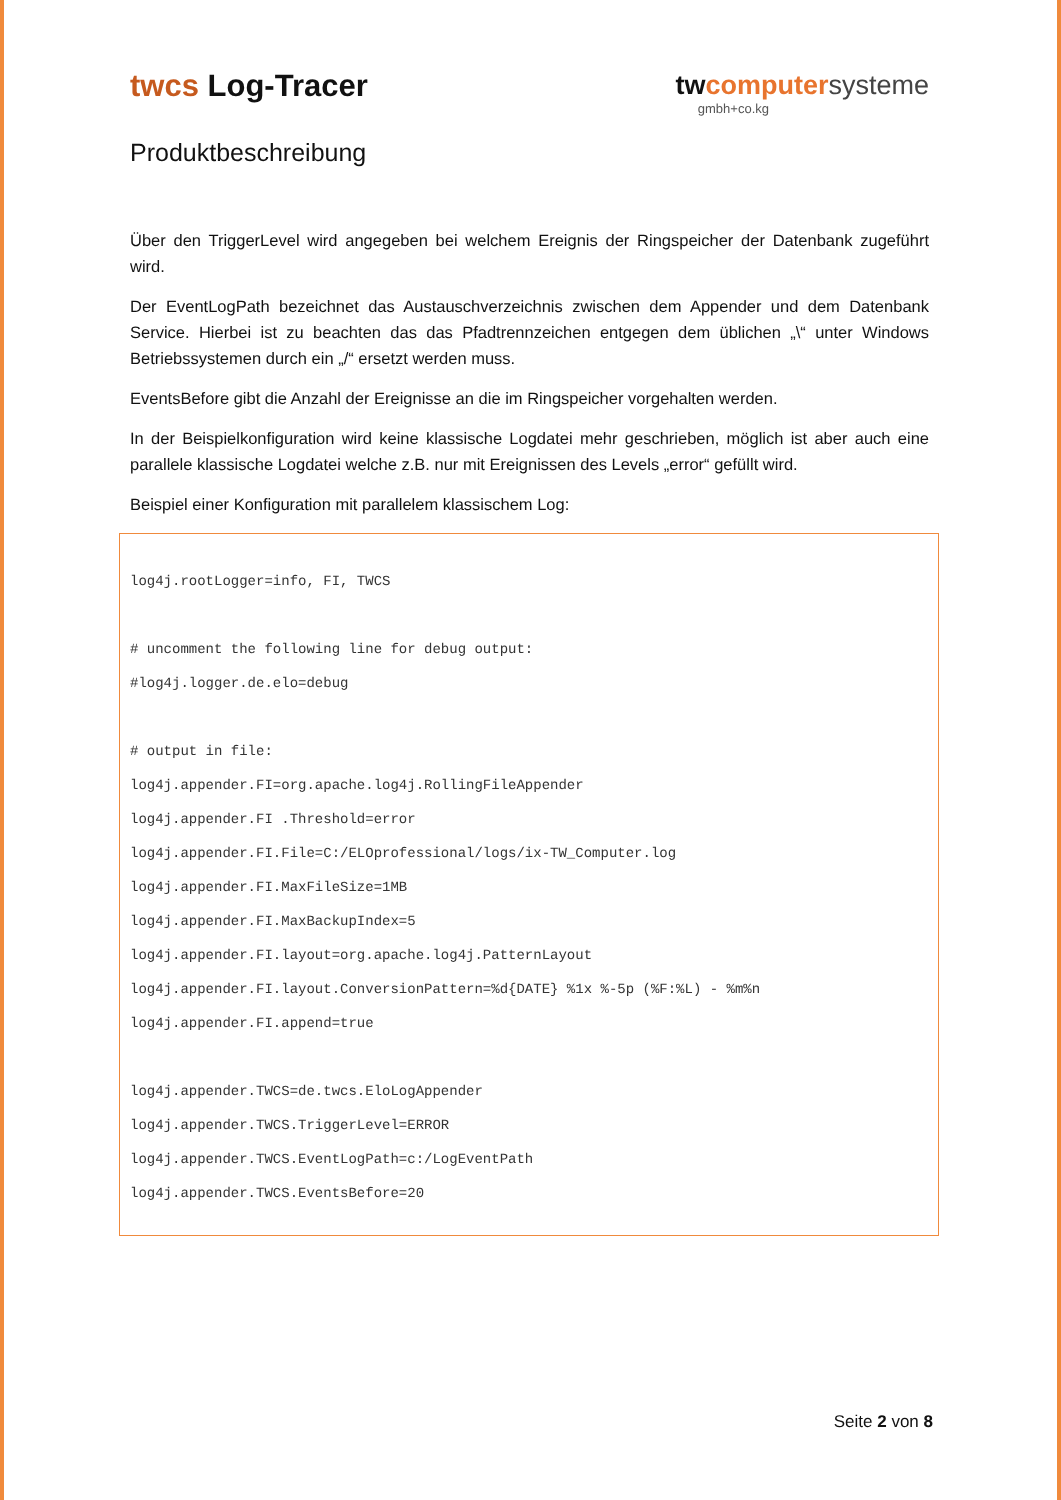twcs Log-Tracer twcomputer systeme
gmbh+co.kg
Produktbeschreibung
Über den TriggerLevel wird angegeben bei welchem Ereignis der Ringspeicher der Datenbank zugeführt wird.
Der EventLogPath bezeichnet das Austauschverzeichnis zwischen dem Appender und dem Datenbank Service. Hierbei ist zu beachten das das Pfadtrennzeichen entgegen dem üblichen „\“ unter Windows Betriebssystemen durch ein „/“ ersetzt werden muss.
EventsBefore gibt die Anzahl der Ereignisse an die im Ringspeicher vorgehalten werden.
In der Beispielkonfiguration wird keine klassische Logdatei mehr geschrieben, möglich ist aber auch eine parallele klassische Logdatei welche z.B. nur mit Ereignissen des Levels „error“ gefüllt wird.
Beispiel einer Konfiguration mit parallelem klassischem Log:
log4j.rootLogger=info, FI, TWCS
# uncomment the following line for debug output:
#log4j.logger.de.elo=debug
# output in file:
log4j.appender.FI=org.apache.log4j.RollingFileAppender
log4j.appender.FI .Threshold=error
log4j.appender.FI.File=C:/ELOprofessional/logs/ix-TW_Computer.log
log4j.appender.FI.MaxFileSize=1MB
log4j.appender.FI.MaxBackupIndex=5
log4j.appender.FI.layout=org.apache.log4j.PatternLayout
log4j.appender.FI.layout.ConversionPattern=%d{DATE} %1x %-5p (%F:%L) - %m%n
log4j.appender.FI.append=true
log4j.appender.TWCS=de.twcs.EloLogAppender
log4j.appender.TWCS.TriggerLevel=ERROR
log4j.appender.TWCS.EventLogPath=c:/LogEventPath
log4j.appender.TWCS.EventsBefore=20
Seite 2 von 8